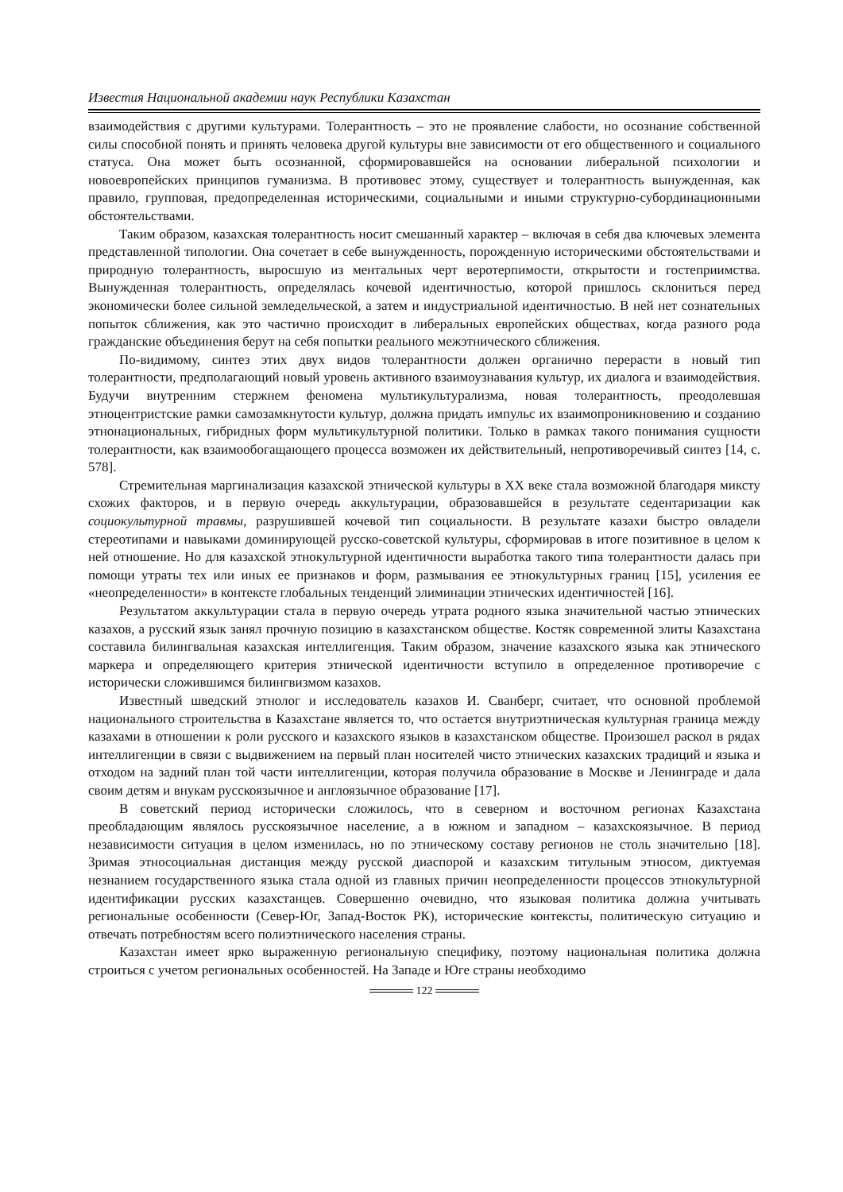Известия Национальной академии наук Республики Казахстан
взаимодействия с другими культурами. Толерантность – это не проявление слабости, но осознание собственной силы способной понять и принять человека другой культуры вне зависимости от его общественного и социального статуса. Она может быть осознанной, сформировавшейся на основании либеральной психологии и новоевропейских принципов гуманизма. В противовес этому, существует и толерантность вынужденная, как правило, групповая, предопределенная историческими, социальными и иными структурно-субординационными обстоятельствами.
Таким образом, казахская толерантность носит смешанный характер – включая в себя два ключевых элемента представленной типологии. Она сочетает в себе вынужденность, порожденную историческими обстоятельствами и природную толерантность, выросшую из ментальных черт веротерпимости, открытости и гостеприимства. Вынужденная толерантность, определялась кочевой идентичностью, которой пришлось склониться перед экономически более сильной земледельческой, а затем и индустриальной идентичностью. В ней нет сознательных попыток сближения, как это частично происходит в либеральных европейских обществах, когда разного рода гражданские объединения берут на себя попытки реального межэтнического сближения.
По-видимому, синтез этих двух видов толерантности должен органично перерасти в новый тип толерантности, предполагающий новый уровень активного взаимоузнавания культур, их диалога и взаимодействия. Будучи внутренним стержнем феномена мультикультурализма, новая толерантность, преодолевшая этноцентристские рамки самозамкнутости культур, должна придать импульс их взаимопроникновению и созданию этнонациональных, гибридных форм мультикультурной политики. Только в рамках такого понимания сущности толерантности, как взаимообогащающего процесса возможен их действительный, непротиворечивый синтез [14, с. 578].
Стремительная маргинализация казахской этнической культуры в ХХ веке стала возможной благодаря миксту схожих факторов, и в первую очередь аккультурации, образовавшейся в результате седентаризации как социокультурной травмы, разрушившей кочевой тип социальности. В результате казахи быстро овладели стереотипами и навыками доминирующей русско-советской культуры, сформировав в итоге позитивное в целом к ней отношение. Но для казахской этнокультурной идентичности выработка такого типа толерантности далась при помощи утраты тех или иных ее признаков и форм, размывания ее этнокультурных границ [15], усиления ее «неопределенности» в контексте глобальных тенденций элиминации этнических идентичностей [16].
Результатом аккультурации стала в первую очередь утрата родного языка значительной частью этнических казахов, а русский язык занял прочную позицию в казахстанском обществе. Костяк современной элиты Казахстана составила билингвальная казахская интеллигенция. Таким образом, значение казахского языка как этнического маркера и определяющего критерия этнической идентичности вступило в определенное противоречие с исторически сложившимся билингвизмом казахов.
Известный шведский этнолог и исследователь казахов И. Сванберг, считает, что основной проблемой национального строительства в Казахстане является то, что остается внутриэтническая культурная граница между казахами в отношении к роли русского и казахского языков в казахстанском обществе. Произошел раскол в рядах интеллигенции в связи с выдвижением на первый план носителей чисто этнических казахских традиций и языка и отходом на задний план той части интеллигенции, которая получила образование в Москве и Ленинграде и дала своим детям и внукам русскоязычное и англоязычное образование [17].
В советский период исторически сложилось, что в северном и восточном регионах Казахстана преобладающим являлось русскоязычное население, а в южном и западном – казахскоязычное. В период независимости ситуация в целом изменилась, но по этническому составу регионов не столь значительно [18]. Зримая этносоциальная дистанция между русской диаспорой и казахским титульным этносом, диктуемая незнанием государственного языка стала одной из главных причин неопределенности процессов этнокультурной идентификации русских казахстанцев. Совершенно очевидно, что языковая политика должна учитывать региональные особенности (Север-Юг, Запад-Восток РК), исторические контексты, политическую ситуацию и отвечать потребностям всего полиэтнического населения страны.
Казахстан имеет ярко выраженную региональную специфику, поэтому национальная политика должна строиться с учетом региональных особенностей. На Западе и Юге страны необходимо
122